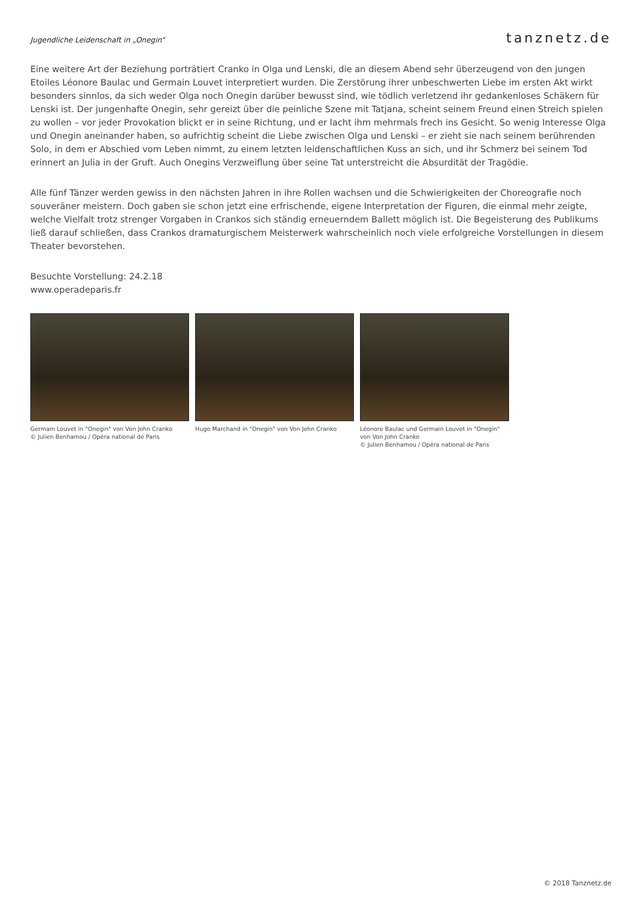Jugendliche Leidenschaft in „Onegin“
tanznetz.de
Eine weitere Art der Beziehung porträtiert Cranko in Olga und Lenski, die an diesem Abend sehr überzeugend von den jungen Etoiles Léonore Baulac und Germain Louvet interpretiert wurden. Die Zerstörung ihrer unbeschwerten Liebe im ersten Akt wirkt besonders sinnlos, da sich weder Olga noch Onegin darüber bewusst sind, wie tödlich verletzend ihr gedankenloses Schäkern für Lenski ist. Der jungenhafte Onegin, sehr gereizt über die peinliche Szene mit Tatjana, scheint seinem Freund einen Streich spielen zu wollen – vor jeder Provokation blickt er in seine Richtung, und er lacht ihm mehrmals frech ins Gesicht. So wenig Interesse Olga und Onegin aneinander haben, so aufrichtig scheint die Liebe zwischen Olga und Lenski – er zieht sie nach seinem berührenden Solo, in dem er Abschied vom Leben nimmt, zu einem letzten leidenschaftlichen Kuss an sich, und ihr Schmerz bei seinem Tod erinnert an Julia in der Gruft. Auch Onegins Verzweiflung über seine Tat unterstreicht die Absurdität der Tragödie.
Alle fünf Tänzer werden gewiss in den nächsten Jahren in ihre Rollen wachsen und die Schwierigkeiten der Choreografie noch souveräner meistern. Doch gaben sie schon jetzt eine erfrischende, eigene Interpretation der Figuren, die einmal mehr zeigte, welche Vielfalt trotz strenger Vorgaben in Crankos sich ständig erneuerndem Ballett möglich ist. Die Begeisterung des Publikums ließ darauf schließen, dass Crankos dramaturgischem Meisterwerk wahrscheinlich noch viele erfolgreiche Vorstellungen in diesem Theater bevorstehen.
Besuchte Vorstellung: 24.2.18
www.operadeparis.fr
Germain Louvet in "Onegin" von Von John Cranko
© Julien Benhamou / Opéra national de Paris
Hugo Marchand in "Onegin" von Von John Cranko Léonore Baulac und Germain Louvet in "Onegin" von Von John Cranko
© Julien Benhamou / Opéra national de Paris
© 2018 Tanznetz.de